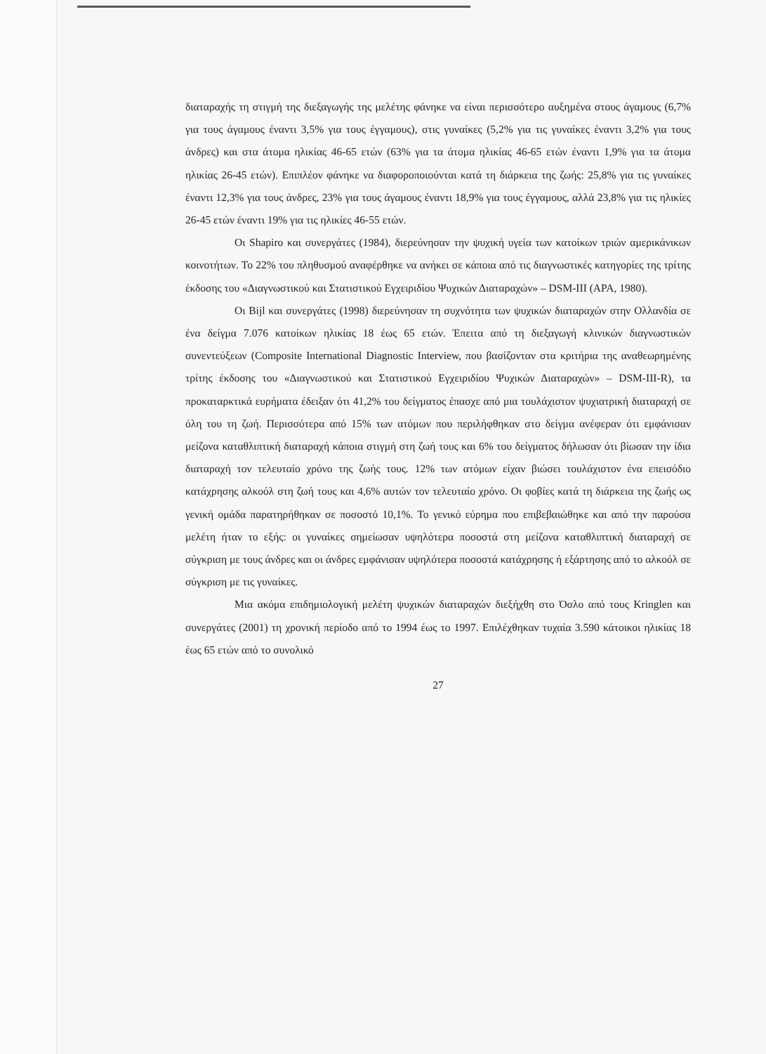διαταραχής τη στιγμή της διεξαγωγής της μελέτης φάνηκε να είναι περισσότερο αυξημένα στους άγαμους (6,7% για τους άγαμους έναντι 3,5% για τους έγγαμους), στις γυναίκες (5,2% για τις γυναίκες έναντι 3,2% για τους άνδρες) και στα άτομα ηλικίας 46-65 ετών (63% για τα άτομα ηλικίας 46-65 ετών έναντι 1,9% για τα άτομα ηλικίας 26-45 ετών). Επιπλέον φάνηκε να διαφοροποιούνται κατά τη διάρκεια της ζωής: 25,8% για τις γυναίκες έναντι 12,3% για τους άνδρες, 23% για τους άγαμους έναντι 18,9% για τους έγγαμους, αλλά 23,8% για τις ηλικίες 26-45 ετών έναντι 19% για τις ηλικίες 46-55 ετών.
Οι Shapiro και συνεργάτες (1984), διερεύνησαν την ψυχική υγεία των κατοίκων τριών αμερικάνικων κοινοτήτων. Το 22% του πληθυσμού αναφέρθηκε να ανήκει σε κάποια από τις διαγνωστικές κατηγορίες της τρίτης έκδοσης του «Διαγνωστικού και Στατιστικού Εγχειριδίου Ψυχικών Διαταραχών» – DSM-III (APA, 1980).
Οι Bijl και συνεργάτες (1998) διερεύνησαν τη συχνότητα των ψυχικών διαταραχών στην Ολλανδία σε ένα δείγμα 7.076 κατοίκων ηλικίας 18 έως 65 ετών. Έπειτα από τη διεξαγωγή κλινικών διαγνωστικών συνεντεύξεων (Composite International Diagnostic Interview, που βασίζονταν στα κριτήρια της αναθεωρημένης τρίτης έκδοσης του «Διαγνωστικού και Στατιστικού Εγχειριδίου Ψυχικών Διαταραχών» – DSM-III-R), τα προκαταρκτικά ευρήματα έδειξαν ότι 41,2% του δείγματος έπασχε από μια τουλάχιστον ψυχιατρική διαταραχή σε όλη του τη ζωή. Περισσότερα από 15% των ατόμων που περιλήφθηκαν στο δείγμα ανέφεραν ότι εμφάνισαν μείζονα καταθλιπτική διαταραχή κάποια στιγμή στη ζωή τους και 6% του δείγματος δήλωσαν ότι βίωσαν την ίδια διαταραχή τον τελευταίο χρόνο της ζωής τους. 12% των ατόμων είχαν βιώσει τουλάχιστον ένα επεισόδιο κατάχρησης αλκοόλ στη ζωή τους και 4,6% αυτών τον τελευταίο χρόνο. Οι φοβίες κατά τη διάρκεια της ζωής ως γενική ομάδα παρατηρήθηκαν σε ποσοστό 10,1%. Το γενικό εύρημα που επιβεβαιώθηκε και από την παρούσα μελέτη ήταν το εξής: οι γυναίκες σημείωσαν υψηλότερα ποσοστά στη μείζονα καταθλιπτική διαταραχή σε σύγκριση με τους άνδρες και οι άνδρες εμφάνισαν υψηλότερα ποσοστά κατάχρησης ή εξάρτησης από το αλκοόλ σε σύγκριση με τις γυναίκες.
Μια ακόμα επιδημιολογική μελέτη ψυχικών διαταραχών διεξήχθη στο Όσλο από τους Kringlen και συνεργάτες (2001) τη χρονική περίοδο από το 1994 έως το 1997. Επιλέχθηκαν τυχαία 3.590 κάτοικοι ηλικίας 18 έως 65 ετών από το συνολικό
27